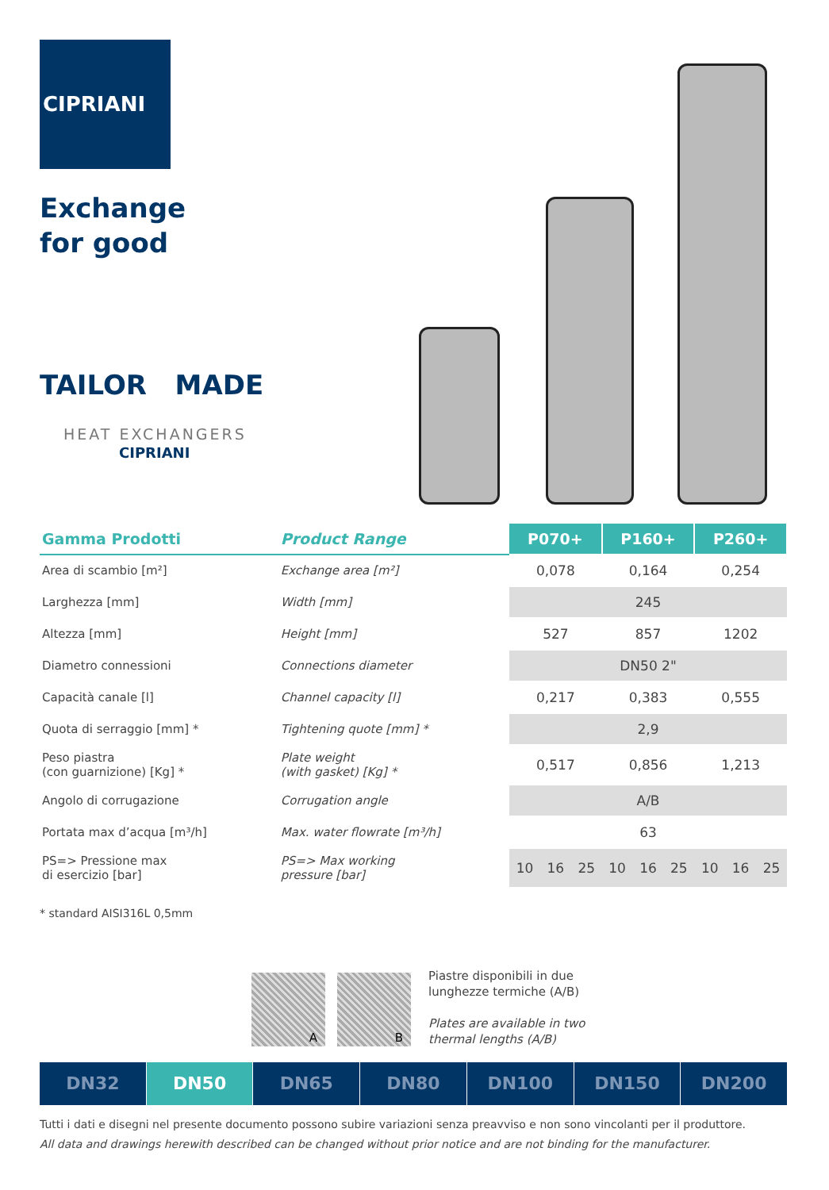CIPRIANI
Exchange
for good
TAILOR MADE
HEAT EXCHANGERS
CIPRIANI
| Gamma Prodotti | Product Range | P070+ | | | P160+ | | | P260+ | | |
| --- | --- | --- | --- | --- | --- | --- | --- | --- | --- | --- |
| Area di scambio [m²] | Exchange area [m²] | 0,078 | | | 0,164 | | | 0,254 | | |
| Larghezza [mm] | Width [mm] | 245 | | | | | | | | |
| Altezza [mm] | Height [mm] | 527 | | | 857 | | | 1202 | | |
| Diametro connessioni | Connections diameter | DN50 2" | | | | | | | | |
| Capacità canale [l] | Channel capacity [l] | 0,217 | | | 0,383 | | | 0,555 | | |
| Quota di serraggio [mm] * | Tightening quote [mm] * | 2,9 | | | | | | | | |
| Peso piastra (con guarnizione) [Kg] * | Plate weight (with gasket) [Kg] * | 0,517 | | | 0,856 | | | 1,213 | | |
| Angolo di corrugazione | Corrugation angle | A/B | | | | | | | | |
| Portata max d’acqua [m³/h] | Max. water flowrate [m³/h] | 63 | | | | | | | | |
| PS=> Pressione max di esercizio [bar] | PS=> Max working pressure [bar] | 10 | 16 | 25 | 10 | 16 | 25 | 10 | 16 | 25 |
* standard AISI316L 0,5mm
A B
Piastre disponibili in due
lunghezze termiche (A/B)
Plates are available in two
thermal lengths (A/B)
DN32 DN50 DN65 DN80 DN100 DN150 DN200
Tutti i dati e disegni nel presente documento possono subire variazioni senza preavviso e non sono vincolanti per il produttore.
All data and drawings herewith described can be changed without prior notice and are not binding for the manufacturer.